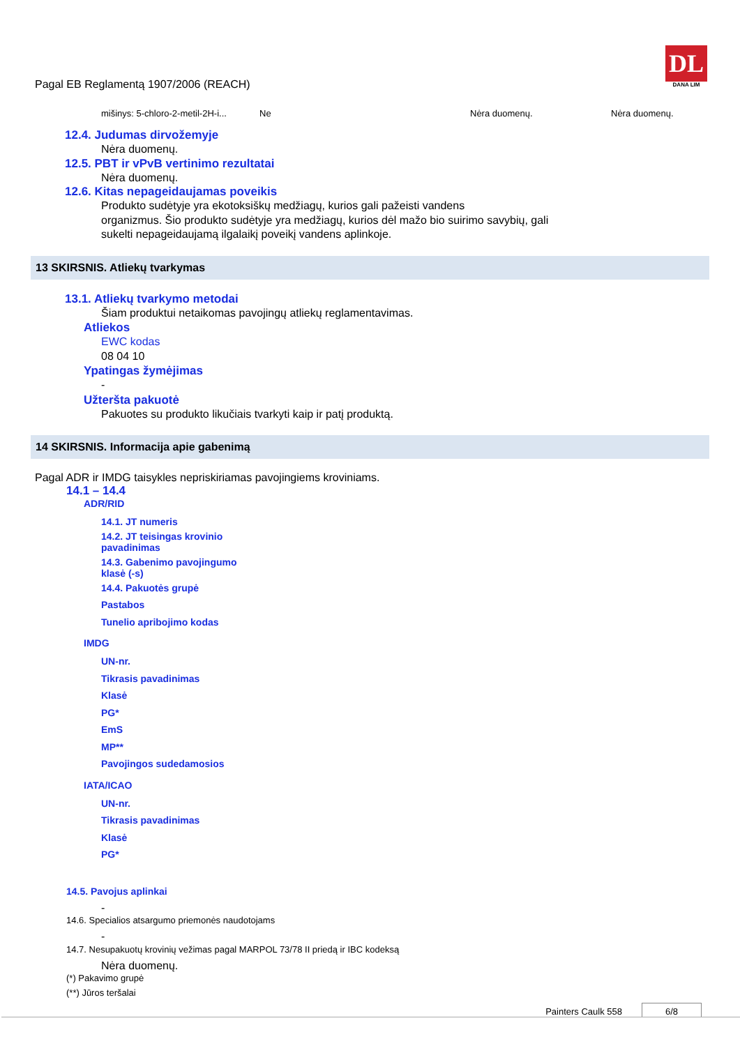Pagal EB Reglamentą 1907/2006 (REACH)
DL
DANA LIM
| mišinys: 5-chloro-2-metil-2H-i... | Ne | Nėra duomenų. | Nėra duomenų. |
12.4. Judumas dirvožemyje
Nėra duomenų.
12.5. PBT ir vPvB vertinimo rezultatai
Nėra duomenų.
12.6. Kitas nepageidaujamas poveikis
Produkto sudėtyje yra ekotoksiškų medžiagų, kurios gali pažeisti vandens
organizmus. Šio produkto sudėtyje yra medžiagų, kurios dėl mažo bio suirimo savybių, gali
sukelti nepageidaujamą ilgalaikį poveikį vandens aplinkoje.
13 SKIRSNIS. Atliekų tvarkymas
13.1. Atliekų tvarkymo metodai
Šiam produktui netaikomas pavojingų atliekų reglamentavimas.
Atliekos
EWC kodas
08 04 10
Ypatingas žymėjimas
-
Užteršta pakuotė
Pakuotes su produkto likučiais tvarkyti kaip ir patį produktą.
14 SKIRSNIS. Informacija apie gabenimą
Pagal ADR ir IMDG taisykles nepriskiriamas pavojingiems kroviniams.
14.1 – 14.4
ADR/RID
14.1. JT numeris
14.2. JT teisingas krovinio
pavadinimas
14.3. Gabenimo pavojingumo
klasė (-s)
14.4. Pakuotės grupė
Pastabos
Tunelio apribojimo kodas
IMDG
UN-nr.
Tikrasis pavadinimas
Klasė
PG*
EmS
MP**
Pavojingos sudedamosios
IATA/ICAO
UN-nr.
Tikrasis pavadinimas
Klasė
PG*
14.5. Pavojus aplinkai
-
14.6. Specialios atsargumo priemonės naudotojams
-
14.7. Nesupakuotų krovinių vežimas pagal MARPOL 73/78 II priedą ir IBC kodeksą
Nėra duomenų.
(*) Pakavimo grupė
(**) Jūros teršalai
Painters Caulk 558 6/8